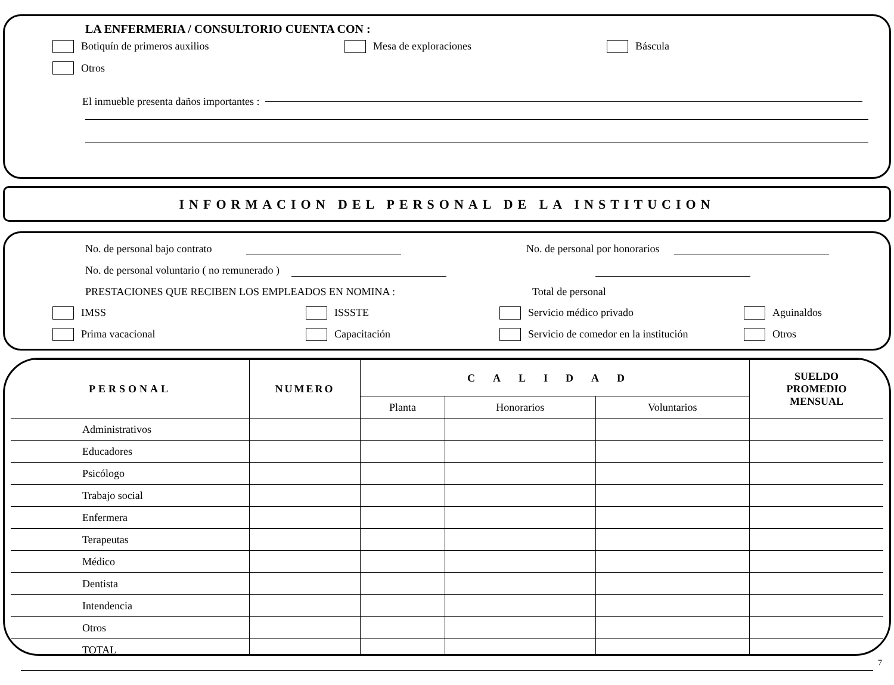LA ENFERMERIA / CONSULTORIO CUENTA CON :
Botiquín de primeros auxilios Mesa de exploraciones Báscula
Otros
El inmueble presenta daños importantes :
INFORMACION DEL PERSONAL DE LA INSTITUCION
No. de personal bajo contrato No. de personal por honorarios
No. de personal voluntario ( no remunerado )
PRESTACIONES QUE RECIBEN LOS EMPLEADOS EN NOMINA : Total de personal
IMSS ISSSTE Servicio médico privado Aguinaldos
Prima vacacional Capacitación Servicio de comedor en la institución Otros
| PERSONAL | NUMERO | CALIDAD | | | SUELDO PROMEDIO MENSUAL |
| --- | --- | --- | --- | --- | --- |
| | | Planta | Honorarios | Voluntarios | |
| Administrativos | | | | | |
| Educadores | | | | | |
| Psicólogo | | | | | |
| Trabajo social | | | | | |
| Enfermera | | | | | |
| Terapeutas | | | | | |
| Médico | | | | | |
| Dentista | | | | | |
| Intendencia | | | | | |
| Otros | | | | | |
| TOTAL | | | | | |
7